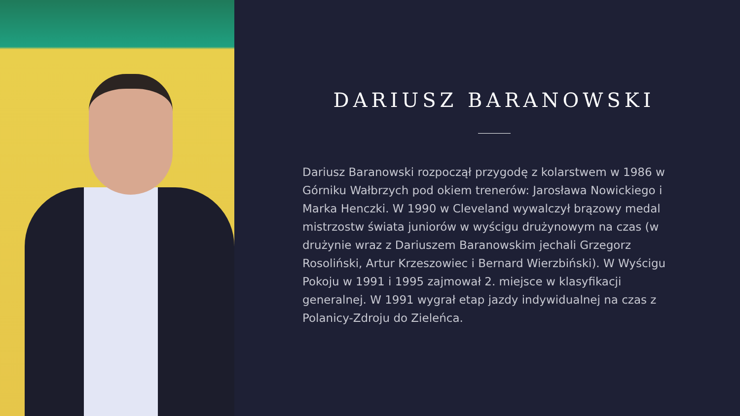DARIUSZ BARANOWSKI
Dariusz Baranowski rozpoczął przygodę z kolarstwem w 1986 w Górniku Wałbrzych pod okiem trenerów: Jarosława Nowickiego i Marka Henczki. W 1990 w Cleveland wywalczył brązowy medal mistrzostw świata juniorów w wyścigu drużynowym na czas (w drużynie wraz z Dariuszem Baranowskim jechali Grzegorz Rosoliński, Artur Krzeszowiec i Bernard Wierzbiński). W Wyścigu Pokoju w 1991 i 1995 zajmował 2. miejsce w klasyfikacji generalnej. W 1991 wygrał etap jazdy indywidualnej na czas z Polanicy-Zdroju do Zieleńca.